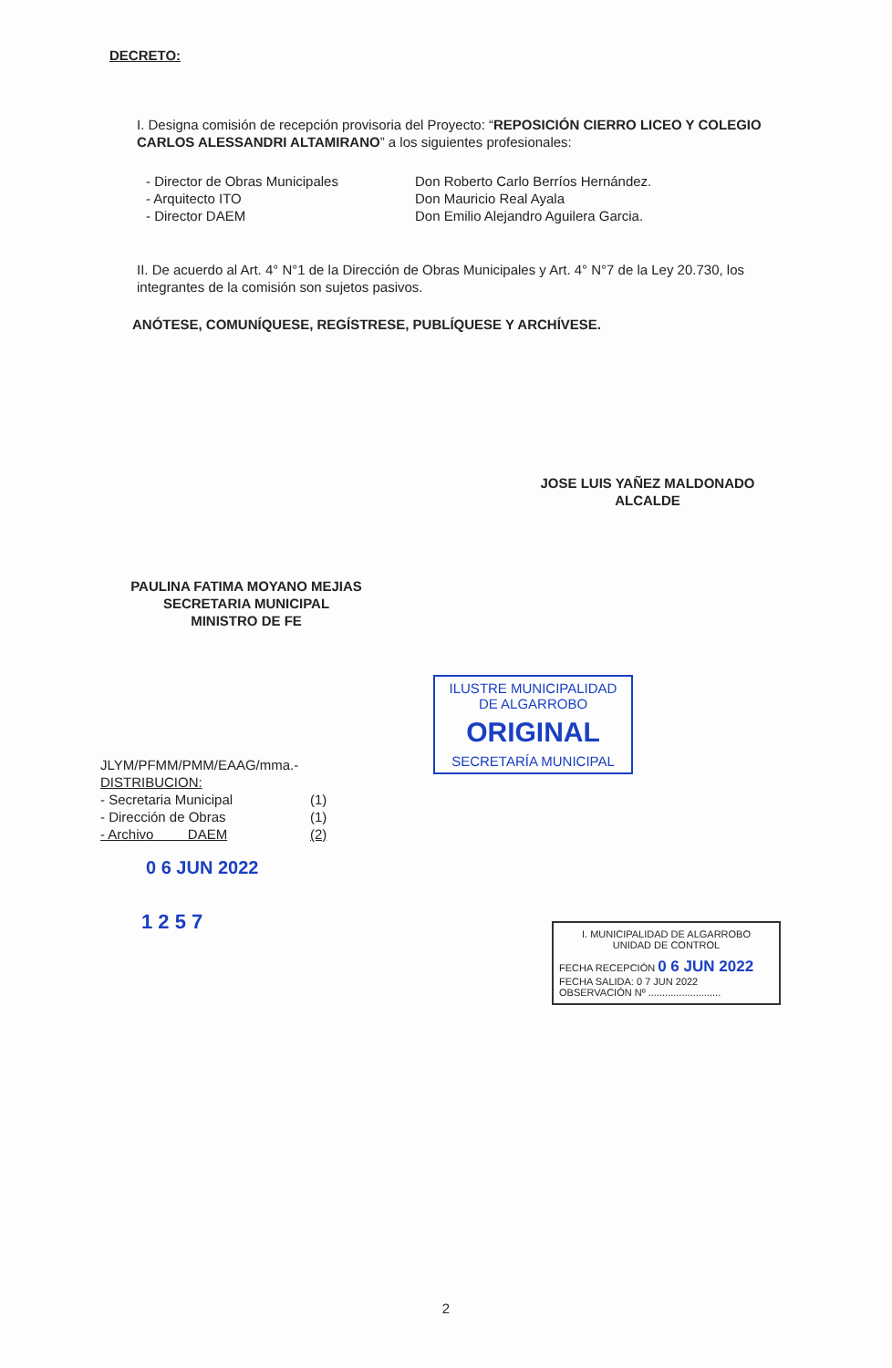DECRETO:
I. Designa comisión de recepción provisoria del Proyecto: “REPOSICIÓN CIERRO LICEO Y COLEGIO CARLOS ALESSANDRI ALTAMIRANO” a los siguientes profesionales:
| - Director de Obras Municipales | Don Roberto Carlo Berríos Hernández. |
| - Arquitecto ITO | Don Mauricio Real Ayala |
| - Director DAEM | Don Emilio Alejandro Aguilera Garcia. |
II. De acuerdo al Art. 4° N°1 de la Dirección de Obras Municipales y Art. 4° N°7 de la Ley 20.730, los integrantes de la comisión son sujetos pasivos.
ANÓTESE, COMUNÍQUESE, REGÍSTRESE, PUBLÍQUESE Y ARCHÍVESE.
JOSE LUIS YAÑEZ MALDONADO
ALCALDE
PAULINA FATIMA MOYANO MEJIAS
SECRETARIA MUNICIPAL
MINISTRO DE FE
ILUSTRE MUNICIPALIDAD
DE ALGARROBO
ORIGINAL
SECRETARÍA MUNICIPAL
JLYM/PFMM/PMM/EAAG/mma.-
DISTRIBUCION:
| - Secretaria Municipal | (1) |
| - Dirección de Obras | (1) |
| - Archivo DAEM | (2) |
0 6 JUN 2022
1 2 5 7
I. MUNICIPALIDAD DE ALGARROBO
UNIDAD DE CONTROL
FECHA RECEPCIÓN 0 6 JUN 2022
FECHA SALIDA: 0 7 JUN 2022
OBSERVACIÓN Nº ..........................
2